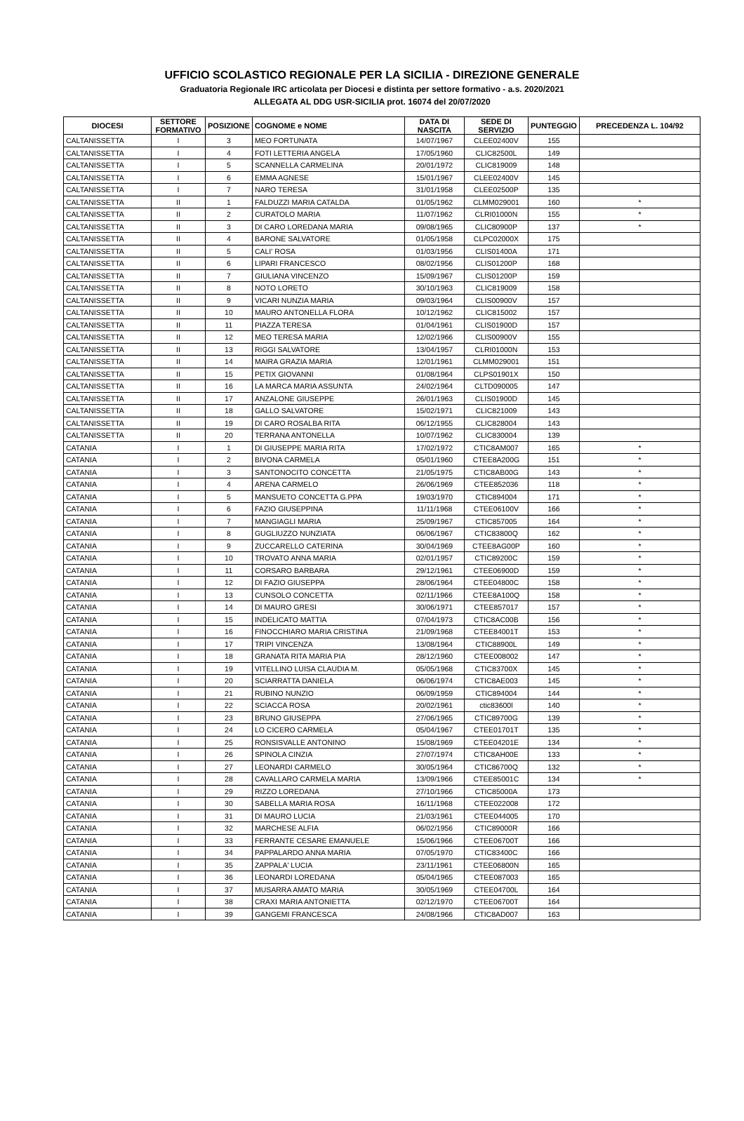UFFICIO SCOLASTICO REGIONALE PER LA SICILIA - DIREZIONE GENERALE
Graduatoria Regionale IRC articolata per Diocesi e distinta per settore formativo - a.s. 2020/2021
ALLEGATA AL DDG USR-SICILIA prot. 16074 del 20/07/2020
| DIOCESI | SETTORE FORMATIVO | POSIZIONE | COGNOME e NOME | DATA DI NASCITA | SEDE DI SERVIZIO | PUNTEGGIO | PRECEDENZA L. 104/92 |
| --- | --- | --- | --- | --- | --- | --- | --- |
| CALTANISSETTA | I | 3 | MEO FORTUNATA | 14/07/1967 | CLEE02400V | 155 | |
| CALTANISSETTA | I | 4 | FOTI LETTERIA ANGELA | 17/05/1960 | CLIC82500L | 149 | |
| CALTANISSETTA | I | 5 | SCANNELLA CARMELINA | 20/01/1972 | CLIC819009 | 148 | |
| CALTANISSETTA | I | 6 | EMMA AGNESE | 15/01/1967 | CLEE02400V | 145 | |
| CALTANISSETTA | I | 7 | NARO TERESA | 31/01/1958 | CLEE02500P | 135 | |
| CALTANISSETTA | II | 1 | FALDUZZI MARIA CATALDA | 01/05/1962 | CLMM029001 | 160 | * |
| CALTANISSETTA | II | 2 | CURATOLO MARIA | 11/07/1962 | CLRI01000N | 155 | * |
| CALTANISSETTA | II | 3 | DI CARO LOREDANA MARIA | 09/08/1965 | CLIC80900P | 137 | * |
| CALTANISSETTA | II | 4 | BARONE SALVATORE | 01/05/1958 | CLPC02000X | 175 | |
| CALTANISSETTA | II | 5 | CALI' ROSA | 01/03/1956 | CLIS01400A | 171 | |
| CALTANISSETTA | II | 6 | LIPARI FRANCESCO | 08/02/1956 | CLIS01200P | 168 | |
| CALTANISSETTA | II | 7 | GIULIANA VINCENZO | 15/09/1967 | CLIS01200P | 159 | |
| CALTANISSETTA | II | 8 | NOTO LORETO | 30/10/1963 | CLIC819009 | 158 | |
| CALTANISSETTA | II | 9 | VICARI NUNZIA MARIA | 09/03/1964 | CLIS00900V | 157 | |
| CALTANISSETTA | II | 10 | MAURO ANTONELLA FLORA | 10/12/1962 | CLIC815002 | 157 | |
| CALTANISSETTA | II | 11 | PIAZZA TERESA | 01/04/1961 | CLIS01900D | 157 | |
| CALTANISSETTA | II | 12 | MEO TERESA MARIA | 12/02/1966 | CLIS00900V | 155 | |
| CALTANISSETTA | II | 13 | RIGGI SALVATORE | 13/04/1957 | CLRI01000N | 153 | |
| CALTANISSETTA | II | 14 | MAIRA GRAZIA MARIA | 12/01/1961 | CLMM029001 | 151 | |
| CALTANISSETTA | II | 15 | PETIX GIOVANNI | 01/08/1964 | CLPS01901X | 150 | |
| CALTANISSETTA | II | 16 | LA MARCA MARIA ASSUNTA | 24/02/1964 | CLTD090005 | 147 | |
| CALTANISSETTA | II | 17 | ANZALONE GIUSEPPE | 26/01/1963 | CLIS01900D | 145 | |
| CALTANISSETTA | II | 18 | GALLO SALVATORE | 15/02/1971 | CLIC821009 | 143 | |
| CALTANISSETTA | II | 19 | DI CARO ROSALBA RITA | 06/12/1955 | CLIC828004 | 143 | |
| CALTANISSETTA | II | 20 | TERRANA ANTONELLA | 10/07/1962 | CLIC830004 | 139 | |
| CATANIA | I | 1 | DI GIUSEPPE MARIA RITA | 17/02/1972 | CTIC8AM007 | 165 | * |
| CATANIA | I | 2 | BIVONA CARMELA | 05/01/1960 | CTEE8A200G | 151 | * |
| CATANIA | I | 3 | SANTONOCITO CONCETTA | 21/05/1975 | CTIC8AB00G | 143 | * |
| CATANIA | I | 4 | ARENA CARMELO | 26/06/1969 | CTEE852036 | 118 | * |
| CATANIA | I | 5 | MANSUETO CONCETTA G.PPA | 19/03/1970 | CTIC894004 | 171 | * |
| CATANIA | I | 6 | FAZIO GIUSEPPINA | 11/11/1968 | CTEE06100V | 166 | * |
| CATANIA | I | 7 | MANGIAGLI MARIA | 25/09/1967 | CTIC857005 | 164 | * |
| CATANIA | I | 8 | GUGLIUZZO NUNZIATA | 06/06/1967 | CTIC83800Q | 162 | * |
| CATANIA | I | 9 | ZUCCARELLO CATERINA | 30/04/1969 | CTEE8AG00P | 160 | * |
| CATANIA | I | 10 | TROVATO ANNA MARIA | 02/01/1957 | CTIC89200C | 159 | * |
| CATANIA | I | 11 | CORSARO BARBARA | 29/12/1961 | CTEE06900D | 159 | * |
| CATANIA | I | 12 | DI FAZIO GIUSEPPA | 28/06/1964 | CTEE04800C | 158 | * |
| CATANIA | I | 13 | CUNSOLO CONCETTA | 02/11/1966 | CTEE8A100Q | 158 | * |
| CATANIA | I | 14 | DI MAURO GRESI | 30/06/1971 | CTEE857017 | 157 | * |
| CATANIA | I | 15 | INDELICATO MATTIA | 07/04/1973 | CTIC8AC00B | 156 | * |
| CATANIA | I | 16 | FINOCCHIARO MARIA CRISTINA | 21/09/1968 | CTEE84001T | 153 | * |
| CATANIA | I | 17 | TRIPI VINCENZA | 13/08/1964 | CTIC88900L | 149 | * |
| CATANIA | I | 18 | GRANATA RITA MARIA PIA | 28/12/1960 | CTEE008002 | 147 | * |
| CATANIA | I | 19 | VITELLINO LUISA CLAUDIA M. | 05/05/1968 | CTIC83700X | 145 | * |
| CATANIA | I | 20 | SCIARRATTA DANIELA | 06/06/1974 | CTIC8AE003 | 145 | * |
| CATANIA | I | 21 | RUBINO NUNZIO | 06/09/1959 | CTIC894004 | 144 | * |
| CATANIA | I | 22 | SCIACCA ROSA | 20/02/1961 | ctic83600l | 140 | * |
| CATANIA | I | 23 | BRUNO GIUSEPPA | 27/06/1965 | CTIC89700G | 139 | * |
| CATANIA | I | 24 | LO CICERO CARMELA | 05/04/1967 | CTEE01701T | 135 | * |
| CATANIA | I | 25 | RONSISVALLE ANTONINO | 15/08/1969 | CTEE04201E | 134 | * |
| CATANIA | I | 26 | SPINOLA CINZIA | 27/07/1974 | CTIC8AH00E | 133 | * |
| CATANIA | I | 27 | LEONARDI CARMELO | 30/05/1964 | CTIC86700Q | 132 | * |
| CATANIA | I | 28 | CAVALLARO CARMELA MARIA | 13/09/1966 | CTEE85001C | 134 | * |
| CATANIA | I | 29 | RIZZO LOREDANA | 27/10/1966 | CTIC85000A | 173 | |
| CATANIA | I | 30 | SABELLA MARIA ROSA | 16/11/1968 | CTEE022008 | 172 | |
| CATANIA | I | 31 | DI MAURO LUCIA | 21/03/1961 | CTEE044005 | 170 | |
| CATANIA | I | 32 | MARCHESE ALFIA | 06/02/1956 | CTIC89000R | 166 | |
| CATANIA | I | 33 | FERRANTE CESARE EMANUELE | 15/06/1966 | CTEE06700T | 166 | |
| CATANIA | I | 34 | PAPPALARDO ANNA MARIA | 07/05/1970 | CTIC83400C | 166 | |
| CATANIA | I | 35 | ZAPPALA' LUCIA | 23/11/1961 | CTEE06800N | 165 | |
| CATANIA | I | 36 | LEONARDI LOREDANA | 05/04/1965 | CTEE087003 | 165 | |
| CATANIA | I | 37 | MUSARRA AMATO MARIA | 30/05/1969 | CTEE04700L | 164 | |
| CATANIA | I | 38 | CRAXI MARIA ANTONIETTA | 02/12/1970 | CTEE06700T | 164 | |
| CATANIA | I | 39 | GANGEMI FRANCESCA | 24/08/1966 | CTIC8AD007 | 163 | |